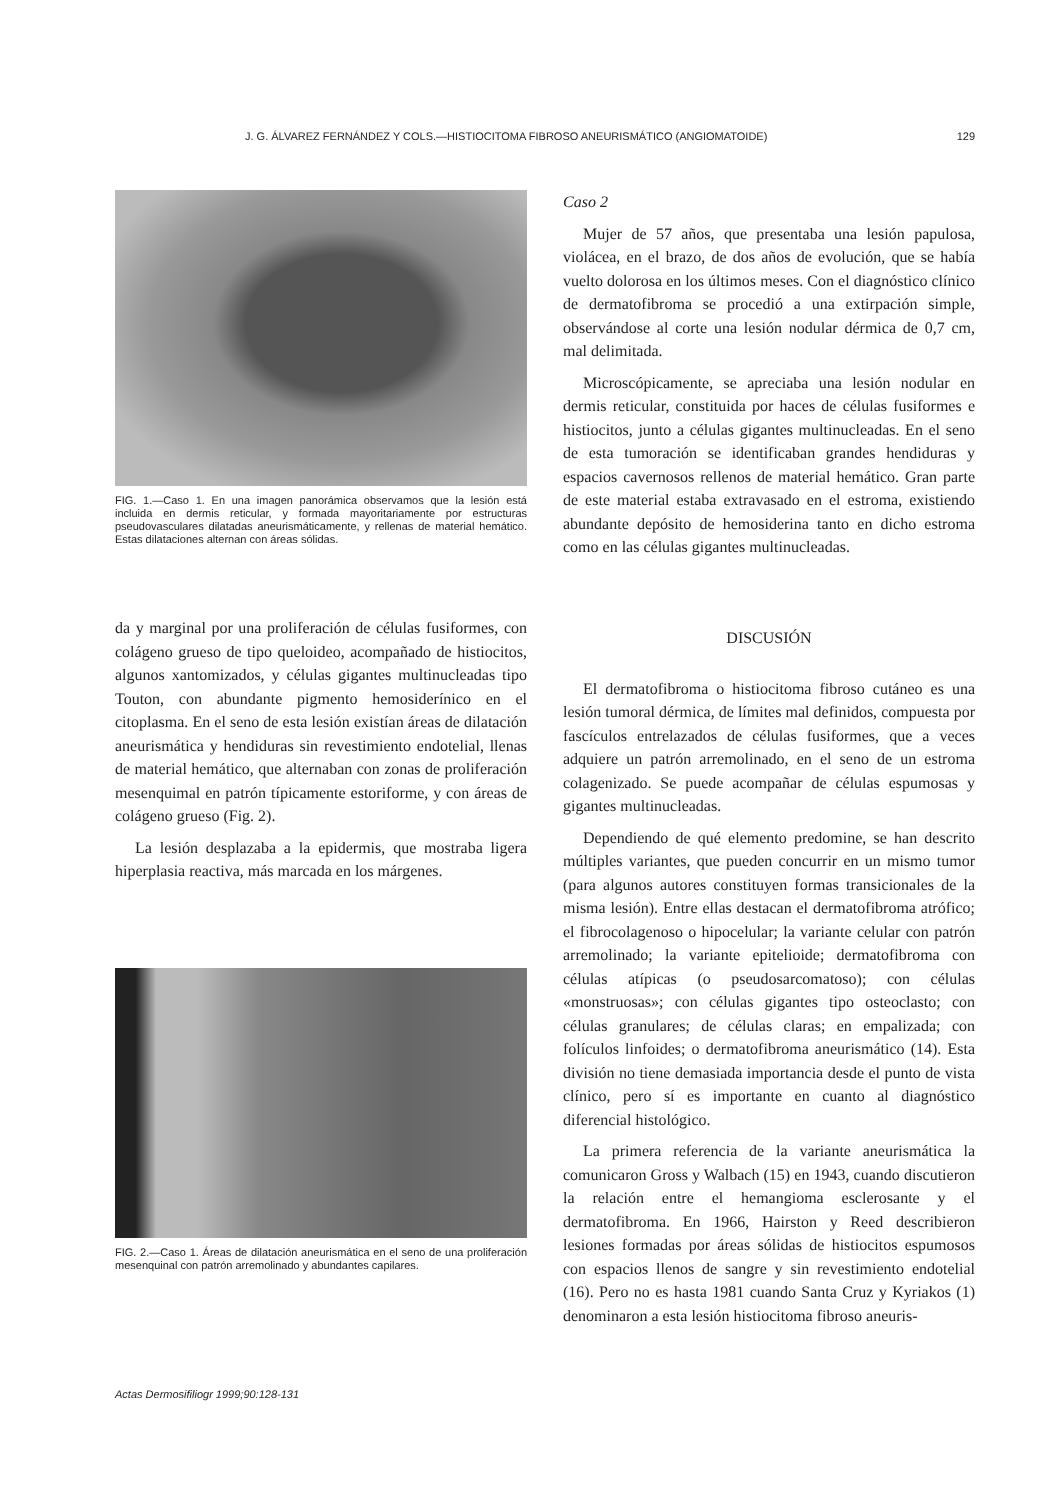J. G. ÁLVAREZ FERNÁNDEZ Y COLS.—HISTIOCITOMA FIBROSO ANEURISMÁTICO (ANGIOMATOIDE) 129
FIG. 1.—Caso 1. En una imagen panorámica observamos que la lesión está incluida en dermis reticular, y formada mayoritariamente por estructuras pseudovasculares dilatadas aneurismáticamente, y rellenas de material hemático. Estas dilataciones alternan con áreas sólidas.
da y marginal por una proliferación de células fusiformes, con colágeno grueso de tipo queloideo, acompañado de histiocitos, algunos xantomizados, y células gigantes multinucleadas tipo Touton, con abundante pigmento hemosiderínico en el citoplasma. En el seno de esta lesión existían áreas de dilatación aneurismática y hendiduras sin revestimiento endotelial, llenas de material hemático, que alternaban con zonas de proliferación mesenquimal en patrón típicamente estoriforme, y con áreas de colágeno grueso (Fig. 2).
La lesión desplazaba a la epidermis, que mostraba ligera hiperplasia reactiva, más marcada en los márgenes.
FIG. 2.—Caso 1. Áreas de dilatación aneurismática en el seno de una proliferación mesenquinal con patrón arremolinado y abundantes capilares.
Caso 2
Mujer de 57 años, que presentaba una lesión papulosa, violácea, en el brazo, de dos años de evolución, que se había vuelto dolorosa en los últimos meses. Con el diagnóstico clínico de dermatofibroma se procedió a una extirpación simple, observándose al corte una lesión nodular dérmica de 0,7 cm, mal delimitada.
Microscópicamente, se apreciaba una lesión nodular en dermis reticular, constituida por haces de células fusiformes e histiocitos, junto a células gigantes multinucleadas. En el seno de esta tumoración se identificaban grandes hendiduras y espacios cavernosos rellenos de material hemático. Gran parte de este material estaba extravasado en el estroma, existiendo abundante depósito de hemosiderina tanto en dicho estroma como en las células gigantes multinucleadas.
DISCUSIÓN
El dermatofibroma o histiocitoma fibroso cutáneo es una lesión tumoral dérmica, de límites mal definidos, compuesta por fascículos entrelazados de células fusiformes, que a veces adquiere un patrón arremolinado, en el seno de un estroma colagenizado. Se puede acompañar de células espumosas y gigantes multinucleadas.
Dependiendo de qué elemento predomine, se han descrito múltiples variantes, que pueden concurrir en un mismo tumor (para algunos autores constituyen formas transicionales de la misma lesión). Entre ellas destacan el dermatofibroma atrófico; el fibrocolagenoso o hipocelular; la variante celular con patrón arremolinado; la variante epitelioide; dermatofibroma con células atípicas (o pseudosarcomatoso); con células «monstruosas»; con células gigantes tipo osteoclasto; con células granulares; de células claras; en empalizada; con folículos linfoides; o dermatofibroma aneurismático (14). Esta división no tiene demasiada importancia desde el punto de vista clínico, pero sí es importante en cuanto al diagnóstico diferencial histológico.
La primera referencia de la variante aneurismática la comunicaron Gross y Walbach (15) en 1943, cuando discutieron la relación entre el hemangioma esclerosante y el dermatofibroma. En 1966, Hairston y Reed describieron lesiones formadas por áreas sólidas de histiocitos espumosos con espacios llenos de sangre y sin revestimiento endotelial (16). Pero no es hasta 1981 cuando Santa Cruz y Kyriakos (1) denominaron a esta lesión histiocitoma fibroso aneuris-
Actas Dermosifiliogr 1999;90:128-131